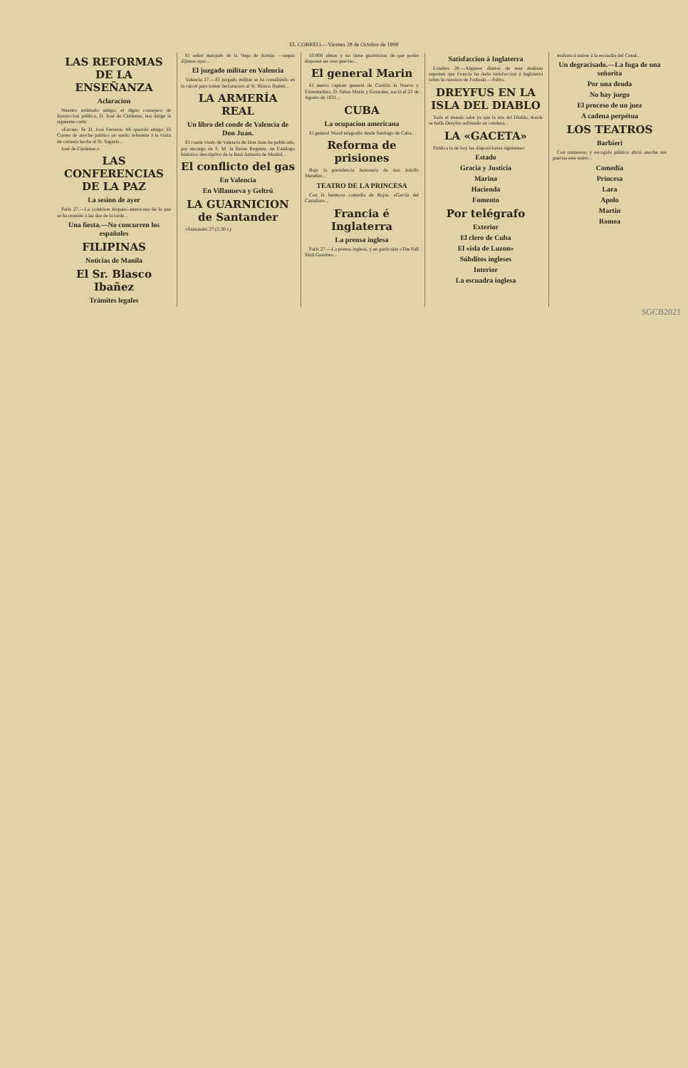EL CORREO.—Viernes 28 de Octubre de 1898
LAS REFORMAS DE LA ENSEÑANZA
Aclaracion
Nuestro estimado amigo, el digno consejero de Instruccion pública, D. José de Cárdenas, nos dirige la siguiente carta:
«Excmo. Sr. D. José Ferreras. Mi querido amigo: El Correo de anoche publicó un suelto referente á la visita de cortesía hecha al Sr. Sagasta...
José de Cárdenas.»
LAS CONFERENCIAS DE LA PAZ
La sesion de ayer
París 27.—La comision hispano-americana de la paz se ha reunido á las dos de la tarde...
Una fiesta.—No concurren los españoles
FILIPINAS
Noticias de Manila
El Sr. Blasco Ibañez
Trámites legales
El señor marqués de la Vega de Armijo —segun dijimos ayer...
El juzgado militar en Valencia
Valencia 27.—El juzgado militar se ha constituido en la cárcel para tomar declaracion al Sr. Blasco Ibañez...
LA ARMERÍA REAL
Un libro del conde de Valencia de Don Juan.
El conde viudo de Valencia de Don Juan ha publicado, por encargo de S. M. la Reina Regente, un Catálogo histórico descriptivo de la Real Armería de Madrid...
El conflicto del gas
En Valencia
En Villanueva y Geltrú
LA GUARNICION de Santander
«Santander 27 (2:30 t.)
50.000 almas y no tiene guarnicion de que poder disponer en caso preciso...
El general Marin
El nuevo capitan general de Castilla la Nueva y Extremadura, D. Sabas Marin y Gonzalez, nació el 22 de Agosto de 1831...
CUBA
La ocupacion americana
El general Wood telegrafía desde Santiago de Cuba...
Reforma de prisiones
Bajo la presidencia honoraria de don Adolfo Merelles...
TEATRO DE LA PRINCESA
Con la hermosa comedia de Rojas, «García del Castañar»...
Francia é Inglaterra
La prensa inglesa
París 27.—La prensa inglesa, y en particular «The Pall Mall Gazette»...
Satisfaccion á Inglaterra
Lóndres 28.—Algunos diarios de esta mañana suponen que Francia ha dado satisfaccion á Inglaterra sobre la cuestion de Fashoda.—Fabra.
DREYFUS EN LA ISLA DEL DIABLO
Todo el mundo sabe ya que la isla del Diablo, donde se halla Dreyfus sufriendo su condena...
LA «GACETA»
Publica la de hoy las disposiciones siguientes:
Estado
Gracia y Justicia
Marina
Hacienda
Fomento
Por telégrafo
Exterior
El clero de Cuba
El «isla de Luzon»
Súbditos ingleses
Interior
La escuadra inglesa
mañana á unirse á la escuadra del Canal...
Un degracisado.—La fuga de una señorita
Por una deuda
No hay juego
El proceso de un juez
A cadena perpétua
LOS TEATROS
Barbieri
Con numeroso y escogido público abrió anoche sus puertas este teatro...
Comedia
Princesa
Lara
Apolo
Martin
Romea
SGCB2021